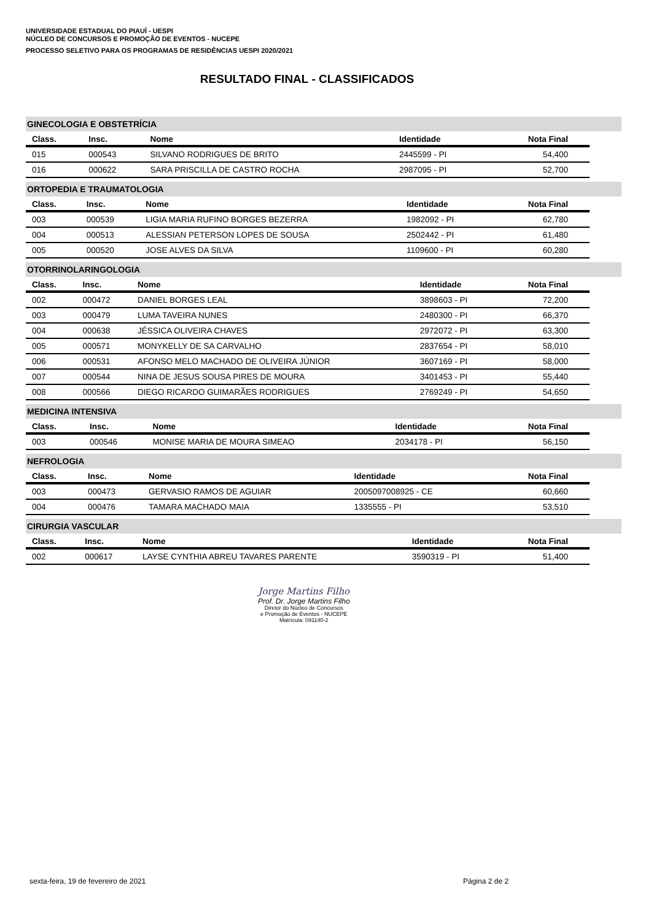UNIVERSIDADE ESTADUAL DO PIAUÍ - UESPI
NÚCLEO DE CONCURSOS E PROMOÇÃO DE EVENTOS - NUCEPE
PROCESSO SELETIVO PARA OS PROGRAMAS DE RESIDÊNCIAS UESPI 2020/2021
RESULTADO FINAL - CLASSIFICADOS
GINECOLOGIA E OBSTETRÍCIA
| Class. | Insc. | Nome | Identidade | Nota Final |
| --- | --- | --- | --- | --- |
| 015 | 000543 | SILVANO RODRIGUES DE BRITO | 2445599 - PI | 54,400 |
| 016 | 000622 | SARA PRISCILLA DE CASTRO ROCHA | 2987095 - PI | 52,700 |
ORTOPEDIA E TRAUMATOLOGIA
| Class. | Insc. | Nome | Identidade | Nota Final |
| --- | --- | --- | --- | --- |
| 003 | 000539 | LIGIA MARIA RUFINO BORGES BEZERRA | 1982092 - PI | 62,780 |
| 004 | 000513 | ALESSIAN PETERSON LOPES DE SOUSA | 2502442 - PI | 61,480 |
| 005 | 000520 | JOSE ALVES DA SILVA | 1109600 - PI | 60,280 |
OTORRINOLARINGOLOGIA
| Class. | Insc. | Nome | Identidade | Nota Final |
| --- | --- | --- | --- | --- |
| 002 | 000472 | DANIEL BORGES LEAL | 3898603 - PI | 72,200 |
| 003 | 000479 | LUMA TAVEIRA NUNES | 2480300 - PI | 66,370 |
| 004 | 000638 | JÉSSICA OLIVEIRA CHAVES | 2972072 - PI | 63,300 |
| 005 | 000571 | MONYKELLY DE SA CARVALHO | 2837654 - PI | 58,010 |
| 006 | 000531 | AFONSO MELO MACHADO DE OLIVEIRA JÚNIOR | 3607169 - PI | 58,000 |
| 007 | 000544 | NINA DE JESUS SOUSA PIRES DE MOURA | 3401453 - PI | 55,440 |
| 008 | 000566 | DIEGO RICARDO GUIMARÃES RODRIGUES | 2769249 - PI | 54,650 |
MEDICINA INTENSIVA
| Class. | Insc. | Nome | Identidade | Nota Final |
| --- | --- | --- | --- | --- |
| 003 | 000546 | MONISE MARIA DE MOURA SIMEAO | 2034178 - PI | 56,150 |
NEFROLOGIA
| Class. | Insc. | Nome | Identidade | Nota Final |
| --- | --- | --- | --- | --- |
| 003 | 000473 | GERVASIO RAMOS DE AGUIAR | 2005097008925 - CE | 60,660 |
| 004 | 000476 | TAMARA MACHADO MAIA | 1335555 - PI | 53,510 |
CIRURGIA VASCULAR
| Class. | Insc. | Nome | Identidade | Nota Final |
| --- | --- | --- | --- | --- |
| 002 | 000617 | LAYSE CYNTHIA ABREU TAVARES PARENTE | 3590319 - PI | 51,400 |
Jorge Martins Filho
Prof. Dr. Jorge Martins Filho
Diretor do Núcleo de Concursos
e Promoção de Eventos - NUCEPE
Matrícula: 091140-2
sexta-feira, 19 de fevereiro de 2021
Página 2 de 2